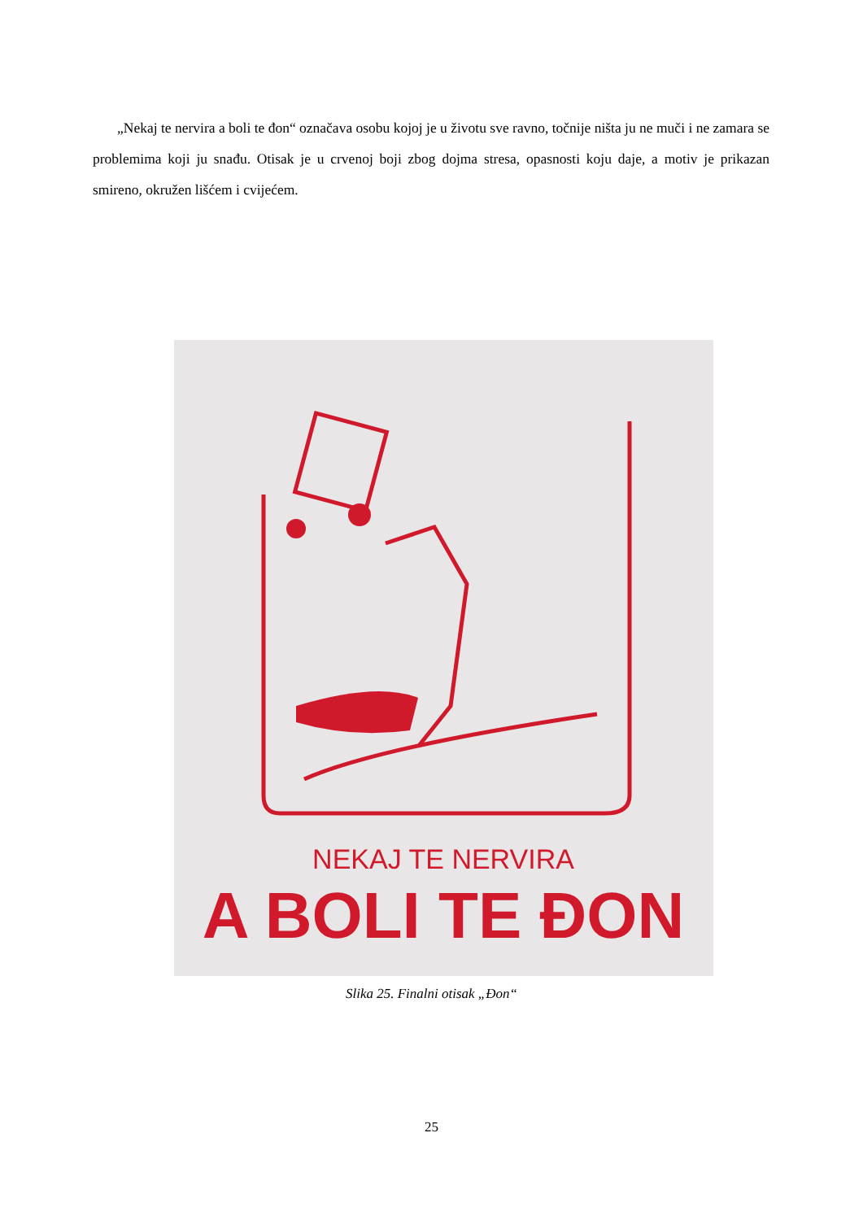„Nekaj te nervira a boli te đon“ označava osobu kojoj je u životu sve ravno, točnije ništa ju ne muči i ne zamara se problemima koji ju snađu. Otisak je u crvenoj boji zbog dojma stresa, opasnosti koju daje, a motiv je prikazan smireno, okružen lišćem i cvijećem.
NEKAJ TE NERVIRA
A BOLI TE ĐON
Slika 25. Finalni otisak „Đon“
25